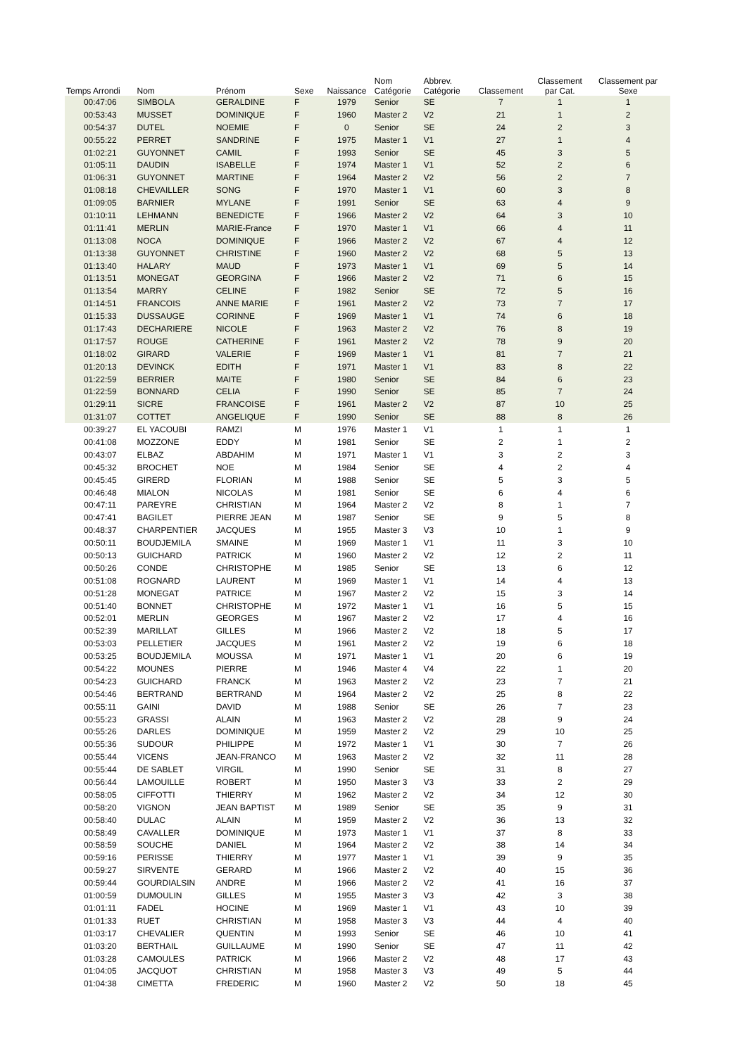| Temps Arrondi | Nom | Prénom | Sexe | Naissance | Nom Catégorie | Abbrev. Catégorie | Classement | Classement par Cat. | Classement par Sexe | |
| --- | --- | --- | --- | --- | --- | --- | --- | --- | --- | --- |
| 00:47:06 | SIMBOLA | GERALDINE | F | 1979 | Senior | SE | 7 | 1 | 1 | |
| 00:53:43 | MUSSET | DOMINIQUE | F | 1960 | Master 2 | V2 | 21 | 1 | 2 | |
| 00:54:37 | DUTEL | NOEMIE | F | 0 | Senior | SE | 24 | 2 | 3 | |
| 00:55:22 | PERRET | SANDRINE | F | 1975 | Master 1 | V1 | 27 | 1 | 4 | |
| 01:02:21 | GUYONNET | CAMIL | F | 1993 | Senior | SE | 45 | 3 | 5 | |
| 01:05:11 | DAUDIN | ISABELLE | F | 1974 | Master 1 | V1 | 52 | 2 | 6 | |
| 01:06:31 | GUYONNET | MARTINE | F | 1964 | Master 2 | V2 | 56 | 2 | 7 | |
| 01:08:18 | CHEVAILLER | SONG | F | 1970 | Master 1 | V1 | 60 | 3 | 8 | |
| 01:09:05 | BARNIER | MYLANE | F | 1991 | Senior | SE | 63 | 4 | 9 | |
| 01:10:11 | LEHMANN | BENEDICTE | F | 1966 | Master 2 | V2 | 64 | 3 | 10 | |
| 01:11:41 | MERLIN | MARIE-France | F | 1970 | Master 1 | V1 | 66 | 4 | 11 | |
| 01:13:08 | NOCA | DOMINIQUE | F | 1966 | Master 2 | V2 | 67 | 4 | 12 | |
| 01:13:38 | GUYONNET | CHRISTINE | F | 1960 | Master 2 | V2 | 68 | 5 | 13 | |
| 01:13:40 | HALARY | MAUD | F | 1973 | Master 1 | V1 | 69 | 5 | 14 | |
| 01:13:51 | MONEGAT | GEORGINA | F | 1966 | Master 2 | V2 | 71 | 6 | 15 | |
| 01:13:54 | MARRY | CELINE | F | 1982 | Senior | SE | 72 | 5 | 16 | |
| 01:14:51 | FRANCOIS | ANNE MARIE | F | 1961 | Master 2 | V2 | 73 | 7 | 17 | |
| 01:15:33 | DUSSAUGE | CORINNE | F | 1969 | Master 1 | V1 | 74 | 6 | 18 | |
| 01:17:43 | DECHARIERE | NICOLE | F | 1963 | Master 2 | V2 | 76 | 8 | 19 | |
| 01:17:57 | ROUGE | CATHERINE | F | 1961 | Master 2 | V2 | 78 | 9 | 20 | |
| 01:18:02 | GIRARD | VALERIE | F | 1969 | Master 1 | V1 | 81 | 7 | 21 | |
| 01:20:13 | DEVINCK | EDITH | F | 1971 | Master 1 | V1 | 83 | 8 | 22 | |
| 01:22:59 | BERRIER | MAITE | F | 1980 | Senior | SE | 84 | 6 | 23 | |
| 01:22:59 | BONNARD | CELIA | F | 1990 | Senior | SE | 85 | 7 | 24 | |
| 01:29:11 | SICRE | FRANCOISE | F | 1961 | Master 2 | V2 | 87 | 10 | 25 | |
| 01:31:07 | COTTET | ANGELIQUE | F | 1990 | Senior | SE | 88 | 8 | 26 | |
| 00:39:27 | EL YACOUBI | RAMZI | M | 1976 | Master 1 | V1 | 1 | 1 | 1 | |
| 00:41:08 | MOZZONE | EDDY | M | 1981 | Senior | SE | 2 | 1 | 2 | |
| 00:43:07 | ELBAZ | ABDAHIM | M | 1971 | Master 1 | V1 | 3 | 2 | 3 | |
| 00:45:32 | BROCHET | NOE | M | 1984 | Senior | SE | 4 | 2 | 4 | |
| 00:45:45 | GIRERD | FLORIAN | M | 1988 | Senior | SE | 5 | 3 | 5 | |
| 00:46:48 | MIALON | NICOLAS | M | 1981 | Senior | SE | 6 | 4 | 6 | |
| 00:47:11 | PAREYRE | CHRISTIAN | M | 1964 | Master 2 | V2 | 8 | 1 | 7 | |
| 00:47:41 | BAGILET | PIERRE JEAN | M | 1987 | Senior | SE | 9 | 5 | 8 | |
| 00:48:37 | CHARPENTIER | JACQUES | M | 1955 | Master 3 | V3 | 10 | 1 | 9 | |
| 00:50:11 | BOUDJEMILA | SMAINE | M | 1969 | Master 1 | V1 | 11 | 3 | 10 | |
| 00:50:13 | GUICHARD | PATRICK | M | 1960 | Master 2 | V2 | 12 | 2 | 11 | |
| 00:50:26 | CONDE | CHRISTOPHE | M | 1985 | Senior | SE | 13 | 6 | 12 | |
| 00:51:08 | ROGNARD | LAURENT | M | 1969 | Master 1 | V1 | 14 | 4 | 13 | |
| 00:51:28 | MONEGAT | PATRICE | M | 1967 | Master 2 | V2 | 15 | 3 | 14 | |
| 00:51:40 | BONNET | CHRISTOPHE | M | 1972 | Master 1 | V1 | 16 | 5 | 15 | |
| 00:52:01 | MERLIN | GEORGES | M | 1967 | Master 2 | V2 | 17 | 4 | 16 | |
| 00:52:39 | MARILLAT | GILLES | M | 1966 | Master 2 | V2 | 18 | 5 | 17 | |
| 00:53:03 | PELLETIER | JACQUES | M | 1961 | Master 2 | V2 | 19 | 6 | 18 | |
| 00:53:25 | BOUDJEMILA | MOUSSA | M | 1971 | Master 1 | V1 | 20 | 6 | 19 | |
| 00:54:22 | MOUNES | PIERRE | M | 1946 | Master 4 | V4 | 22 | 1 | 20 | |
| 00:54:23 | GUICHARD | FRANCK | M | 1963 | Master 2 | V2 | 23 | 7 | 21 | |
| 00:54:46 | BERTRAND | BERTRAND | M | 1964 | Master 2 | V2 | 25 | 8 | 22 | |
| 00:55:11 | GAINI | DAVID | M | 1988 | Senior | SE | 26 | 7 | 23 | |
| 00:55:23 | GRASSI | ALAIN | M | 1963 | Master 2 | V2 | 28 | 9 | 24 | |
| 00:55:26 | DARLES | DOMINIQUE | M | 1959 | Master 2 | V2 | 29 | 10 | 25 | |
| 00:55:36 | SUDOUR | PHILIPPE | M | 1972 | Master 1 | V1 | 30 | 7 | 26 | |
| 00:55:44 | VICENS | JEAN-FRANCO | M | 1963 | Master 2 | V2 | 32 | 11 | 28 | |
| 00:55:44 | DE SABLET | VIRGIL | M | 1990 | Senior | SE | 31 | 8 | 27 | |
| 00:56:44 | LAMOUILLE | ROBERT | M | 1950 | Master 3 | V3 | 33 | 2 | 29 | |
| 00:58:05 | CIFFOTTI | THIERRY | M | 1962 | Master 2 | V2 | 34 | 12 | 30 | |
| 00:58:20 | VIGNON | JEAN BAPTIST | M | 1989 | Senior | SE | 35 | 9 | 31 | |
| 00:58:40 | DULAC | ALAIN | M | 1959 | Master 2 | V2 | 36 | 13 | 32 | |
| 00:58:49 | CAVALLER | DOMINIQUE | M | 1973 | Master 1 | V1 | 37 | 8 | 33 | |
| 00:58:59 | SOUCHE | DANIEL | M | 1964 | Master 2 | V2 | 38 | 14 | 34 | |
| 00:59:16 | PERISSE | THIERRY | M | 1977 | Master 1 | V1 | 39 | 9 | 35 | |
| 00:59:27 | SIRVENTE | GERARD | M | 1966 | Master 2 | V2 | 40 | 15 | 36 | |
| 00:59:44 | GOURDIALSIN | ANDRE | M | 1966 | Master 2 | V2 | 41 | 16 | 37 | |
| 01:00:59 | DUMOULIN | GILLES | M | 1955 | Master 3 | V3 | 42 | 3 | 38 | |
| 01:01:11 | FADEL | HOCINE | M | 1969 | Master 1 | V1 | 43 | 10 | 39 | |
| 01:01:33 | RUET | CHRISTIAN | M | 1958 | Master 3 | V3 | 44 | 4 | 40 | |
| 01:03:17 | CHEVALIER | QUENTIN | M | 1993 | Senior | SE | 46 | 10 | 41 | |
| 01:03:20 | BERTHAIL | GUILLAUME | M | 1990 | Senior | SE | 47 | 11 | 42 | |
| 01:03:28 | CAMOULES | PATRICK | M | 1966 | Master 2 | V2 | 48 | 17 | 43 | |
| 01:04:05 | JACQUOT | CHRISTIAN | M | 1958 | Master 3 | V3 | 49 | 5 | 44 | |
| 01:04:38 | CIMETTA | FREDERIC | M | 1960 | Master 2 | V2 | 50 | 18 | 45 | |